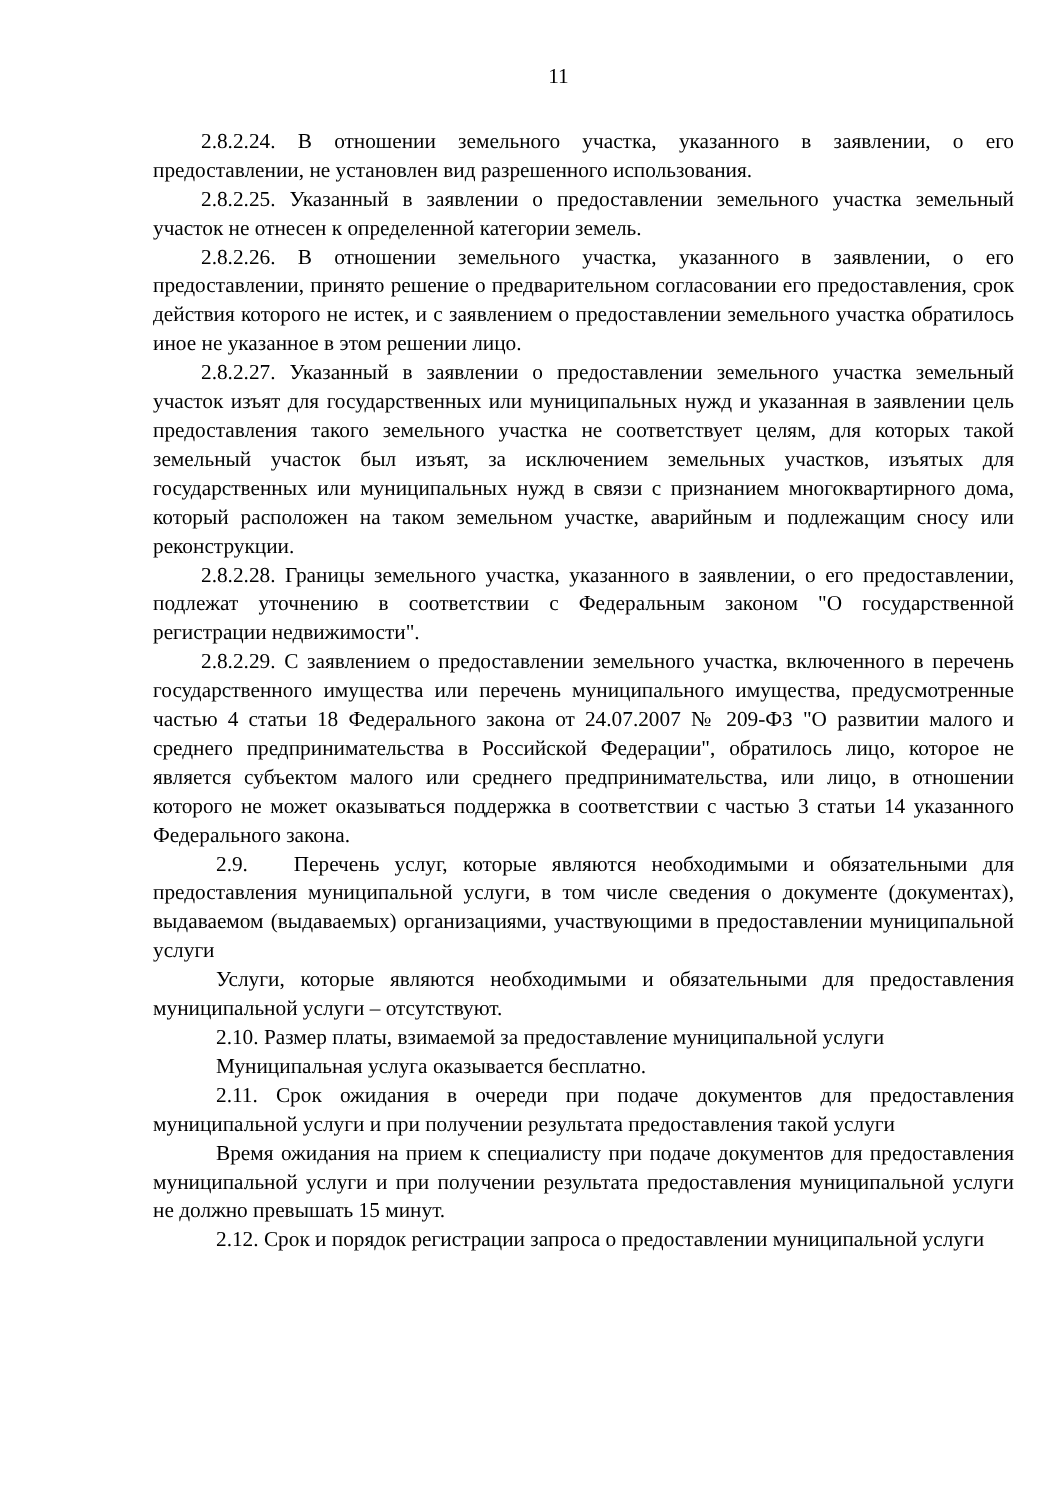11
2.8.2.24. В отношении земельного участка, указанного в заявлении, о его предоставлении, не установлен вид разрешенного использования.
2.8.2.25. Указанный в заявлении о предоставлении земельного участка земельный участок не отнесен к определенной категории земель.
2.8.2.26. В отношении земельного участка, указанного в заявлении, о его предоставлении, принято решение о предварительном согласовании его предоставления, срок действия которого не истек, и с заявлением о предоставлении земельного участка обратилось иное не указанное в этом решении лицо.
2.8.2.27. Указанный в заявлении о предоставлении земельного участка земельный участок изъят для государственных или муниципальных нужд и указанная в заявлении цель предоставления такого земельного участка не соответствует целям, для которых такой земельный участок был изъят, за исключением земельных участков, изъятых для государственных или муниципальных нужд в связи с признанием многоквартирного дома, который расположен на таком земельном участке, аварийным и подлежащим сносу или реконструкции.
2.8.2.28. Границы земельного участка, указанного в заявлении, о его предоставлении, подлежат уточнению в соответствии с Федеральным законом "О государственной регистрации недвижимости".
2.8.2.29. С заявлением о предоставлении земельного участка, включенного в перечень государственного имущества или перечень муниципального имущества, предусмотренные частью 4 статьи 18 Федерального закона от 24.07.2007 № 209-ФЗ "О развитии малого и среднего предпринимательства в Российской Федерации", обратилось лицо, которое не является субъектом малого или среднего предпринимательства, или лицо, в отношении которого не может оказываться поддержка в соответствии с частью 3 статьи 14 указанного Федерального закона.
2.9. Перечень услуг, которые являются необходимыми и обязательными для предоставления муниципальной услуги, в том числе сведения о документе (документах), выдаваемом (выдаваемых) организациями, участвующими в предоставлении муниципальной услуги
Услуги, которые являются необходимыми и обязательными для предоставления муниципальной услуги – отсутствуют.
2.10. Размер платы, взимаемой за предоставление муниципальной услуги
Муниципальная услуга оказывается бесплатно.
2.11. Срок ожидания в очереди при подаче документов для предоставления муниципальной услуги и при получении результата предоставления такой услуги
Время ожидания на прием к специалисту при подаче документов для предоставления муниципальной услуги и при получении результата предоставления муниципальной услуги не должно превышать 15 минут.
2.12. Срок и порядок регистрации запроса о предоставлении муниципальной услуги